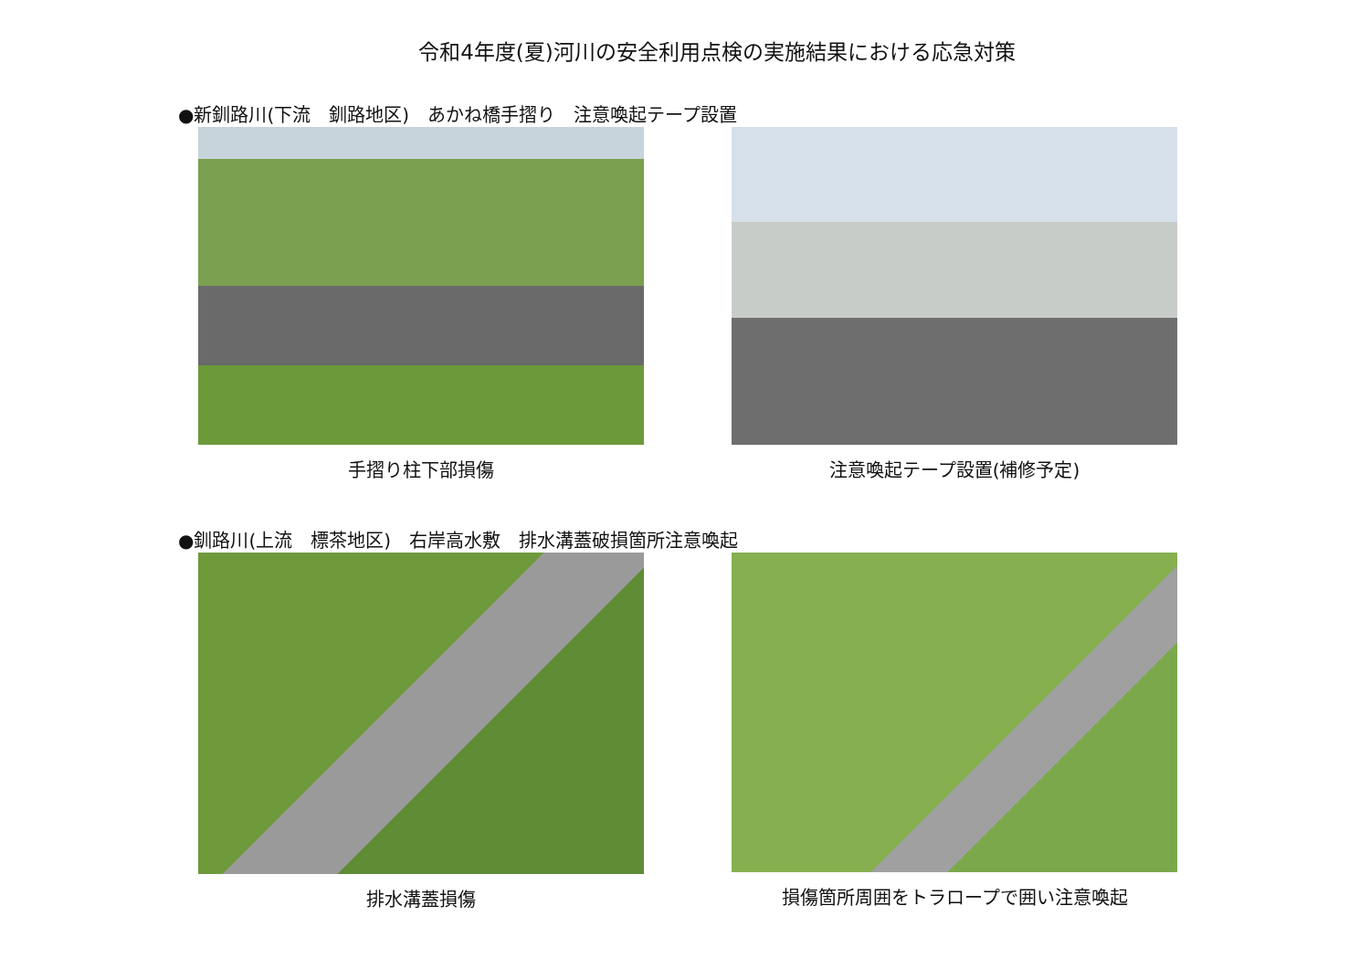令和4年度(夏)河川の安全利用点検の実施結果における応急対策
●新釧路川(下流　釧路地区)　あかね橋手摺り　注意喚起テープ設置
手摺り柱下部損傷 注意喚起テープ設置(補修予定)
●釧路川(上流　標茶地区)　右岸高水敷　排水溝蓋破損箇所注意喚起
排水溝蓋損傷 損傷箇所周囲をトラロープで囲い注意喚起